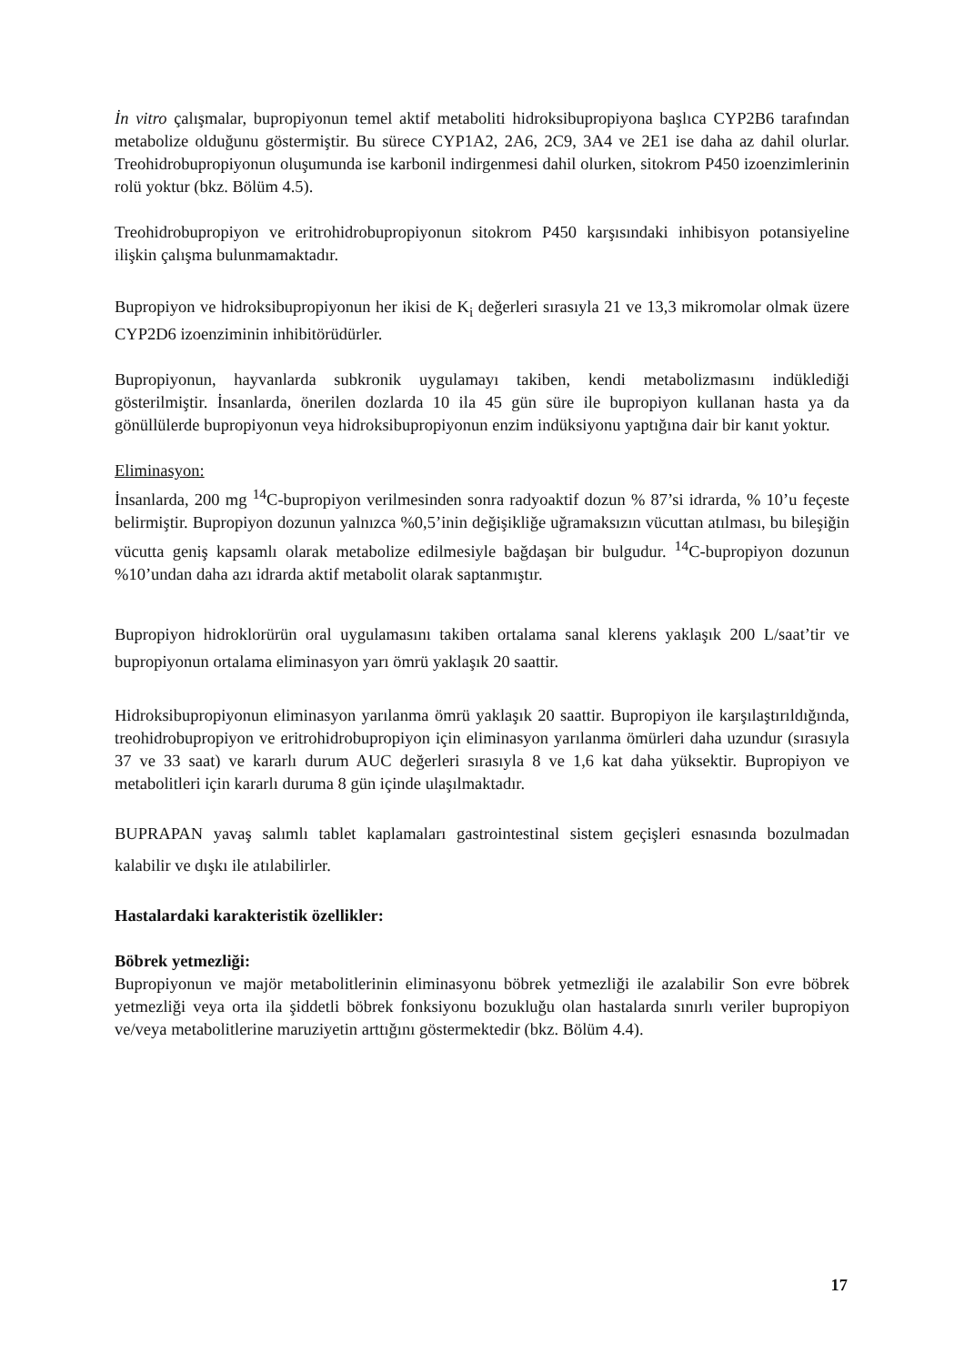İn vitro çalışmalar, bupropiyonun temel aktif metaboliti hidroksibupropiyona başlıca CYP2B6 tarafından metabolize olduğunu göstermiştir. Bu sürece CYP1A2, 2A6, 2C9, 3A4 ve 2E1 ise daha az dahil olurlar. Treohidrobupropiyonun oluşumunda ise karbonil indirgenmesi dahil olurken, sitokrom P450 izoenzimlerinin rolü yoktur (bkz. Bölüm 4.5).
Treohidrobupropiyon ve eritrohidrobupropiyonun sitokrom P450 karşısındaki inhibisyon potansiyeline ilişkin çalışma bulunmamaktadır.
Bupropiyon ve hidroksibupropiyonun her ikisi de K<sub>i</sub> değerleri sırasıyla 21 ve 13,3 mikromolar olmak üzere CYP2D6 izoenziminin inhibitörüdürler.
Bupropiyonun, hayvanlarda subkronik uygulamayı takiben, kendi metabolizmasını indüklediği gösterilmiştir. İnsanlarda, önerilen dozlarda 10 ila 45 gün süre ile bupropiyon kullanan hasta ya da gönüllülerde bupropiyonun veya hidroksibupropiyonun enzim indüksiyonu yaptığına dair bir kanıt yoktur.
Eliminasyon:
İnsanlarda, 200 mg <sup>14</sup>C-bupropiyon verilmesinden sonra radyoaktif dozun % 87’si idrarda, % 10’u feçeste belirmiştir. Bupropiyon dozunun yalnızca %0,5’inin değişikliğe uğramaksızın vücuttan atılması, bu bileşiğin vücutta geniş kapsamlı olarak metabolize edilmesiyle bağdaşan bir bulgudur. <sup>14</sup>C-bupropiyon dozunun %10’undan daha azı idrarda aktif metabolit olarak saptanmıştır.
Bupropiyon hidroklorürün oral uygulamasını takiben ortalama sanal klerens yaklaşık 200 L/saat’tir ve bupropiyonun ortalama eliminasyon yarı ömrü yaklaşık 20 saattir.
Hidroksibupropiyonun eliminasyon yarılanma ömrü yaklaşık 20 saattir. Bupropiyon ile karşılaştırıldığında, treohidrobupropiyon ve eritrohidrobupropiyon için eliminasyon yarılanma ömürleri daha uzundur (sırasıyla 37 ve 33 saat) ve kararlı durum AUC değerleri sırasıyla 8 ve 1,6 kat daha yüksektir. Bupropiyon ve metabolitleri için kararlı duruma 8 gün içinde ulaşılmaktadır.
BUPRAPAN yavaş salımlı tablet kaplamaları gastrointestinal sistem geçişleri esnasında bozulmadan kalabilir ve dışkı ile atılabilirler.
Hastalardaki karakteristik özellikler:
Böbrek yetmezliği:
Bupropiyonun ve majör metabolitlerinin eliminasyonu böbrek yetmezliği ile azalabilir Son evre böbrek yetmezliği veya orta ila şiddetli böbrek fonksiyonu bozukluğu olan hastalarda sınırlı veriler bupropiyon ve/veya metabolitlerine maruziyetin arttığını göstermektedir (bkz. Bölüm 4.4).
17